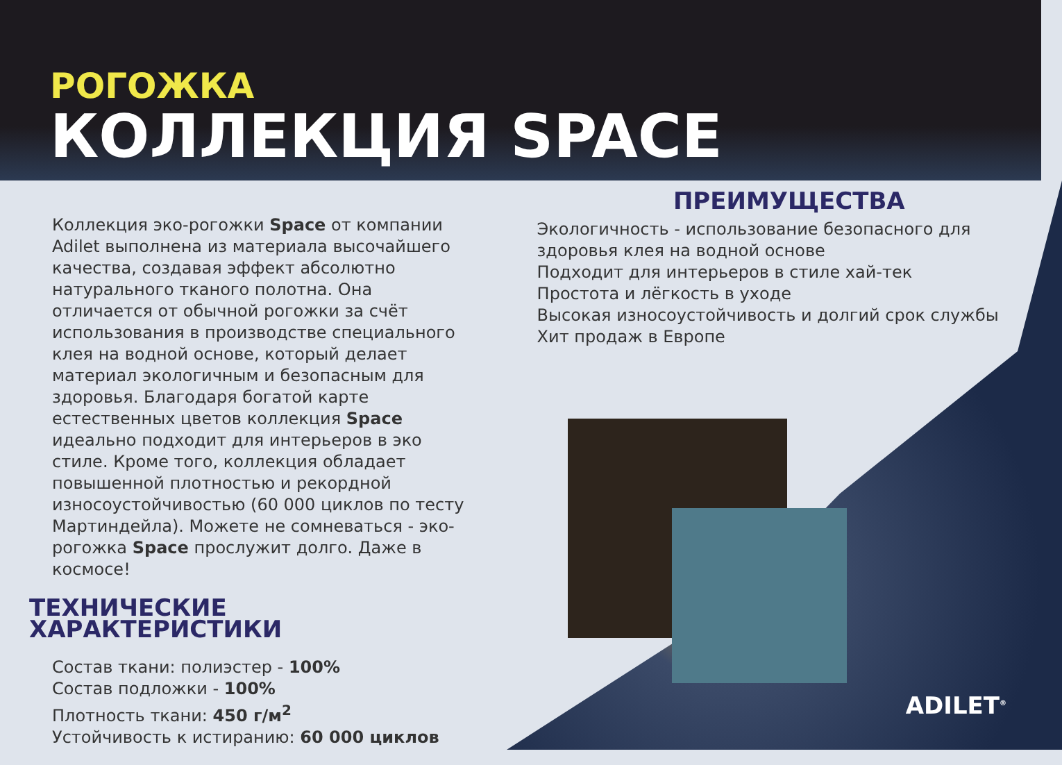РОГОЖКА
КОЛЛЕКЦИЯ SPACE
Коллекция эко-рогожки Space от компании Adilet выполнена из материала высочайшего качества, создавая эффект абсолютно натурального тканого полотна. Она отличается от обычной рогожки за счёт использования в производстве специального клея на водной основе, который делает материал экологичным и безопасным для здоровья. Благодаря богатой карте естественных цветов коллекция Space идеально подходит для интерьеров в эко стиле. Кроме того, коллекция обладает повышенной плотностью и рекордной износоустойчивостью (60 000 циклов по тесту Мартиндейла). Можете не сомневаться - эко-рогожка Space прослужит долго. Даже в космосе!
ТЕХНИЧЕСКИЕ ХАРАКТЕРИСТИКИ
Состав ткани: полиэстер - 100%
Состав подложки - 100%
Плотность ткани: 450 г/м<sup>2</sup>
Устойчивость к истиранию: 60 000 циклов
ПРЕИМУЩЕСТВА
Экологичность - использование безопасного для здоровья клея на водной основе
Подходит для интерьеров в стиле хай-тек
Простота и лёгкость в уходе
Высокая износоустойчивость и долгий срок службы
Хит продаж в Европе
ADILET<sup>®</sup>